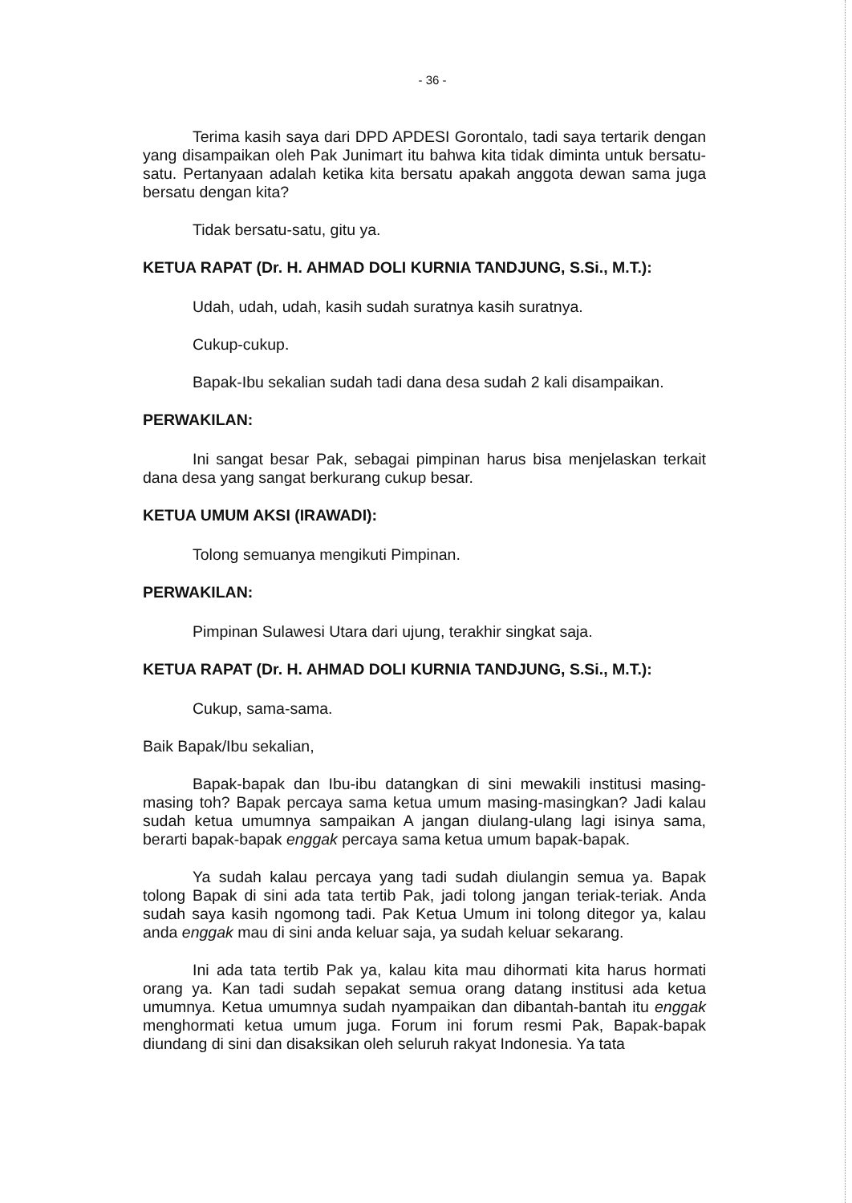- 36 -
Terima kasih saya dari DPD APDESI Gorontalo, tadi saya tertarik dengan yang disampaikan oleh Pak Junimart itu bahwa kita tidak diminta untuk bersatu-satu. Pertanyaan adalah ketika kita bersatu apakah anggota dewan sama juga bersatu dengan kita?
Tidak bersatu-satu, gitu ya.
KETUA RAPAT (Dr. H. AHMAD DOLI KURNIA TANDJUNG, S.Si., M.T.):
Udah, udah, udah, kasih sudah suratnya kasih suratnya.
Cukup-cukup.
Bapak-Ibu sekalian sudah tadi dana desa sudah 2 kali disampaikan.
PERWAKILAN:
Ini sangat besar Pak, sebagai pimpinan harus bisa menjelaskan terkait dana desa yang sangat berkurang cukup besar.
KETUA UMUM AKSI (IRAWADI):
Tolong semuanya mengikuti Pimpinan.
PERWAKILAN:
Pimpinan Sulawesi Utara dari ujung, terakhir singkat saja.
KETUA RAPAT (Dr. H. AHMAD DOLI KURNIA TANDJUNG, S.Si., M.T.):
Cukup, sama-sama.
Baik Bapak/Ibu sekalian,
Bapak-bapak dan Ibu-ibu datangkan di sini mewakili institusi masing-masing toh? Bapak percaya sama ketua umum masing-masingkan? Jadi kalau sudah ketua umumnya sampaikan A jangan diulang-ulang lagi isinya sama, berarti bapak-bapak enggak percaya sama ketua umum bapak-bapak.
Ya sudah kalau percaya yang tadi sudah diulangin semua ya. Bapak tolong Bapak di sini ada tata tertib Pak, jadi tolong jangan teriak-teriak. Anda sudah saya kasih ngomong tadi. Pak Ketua Umum ini tolong ditegor ya, kalau anda enggak mau di sini anda keluar saja, ya sudah keluar sekarang.
Ini ada tata tertib Pak ya, kalau kita mau dihormati kita harus hormati orang ya. Kan tadi sudah sepakat semua orang datang institusi ada ketua umumnya. Ketua umumnya sudah nyampaikan dan dibantah-bantah itu enggak menghormati ketua umum juga. Forum ini forum resmi Pak, Bapak-bapak diundang di sini dan disaksikan oleh seluruh rakyat Indonesia. Ya tata